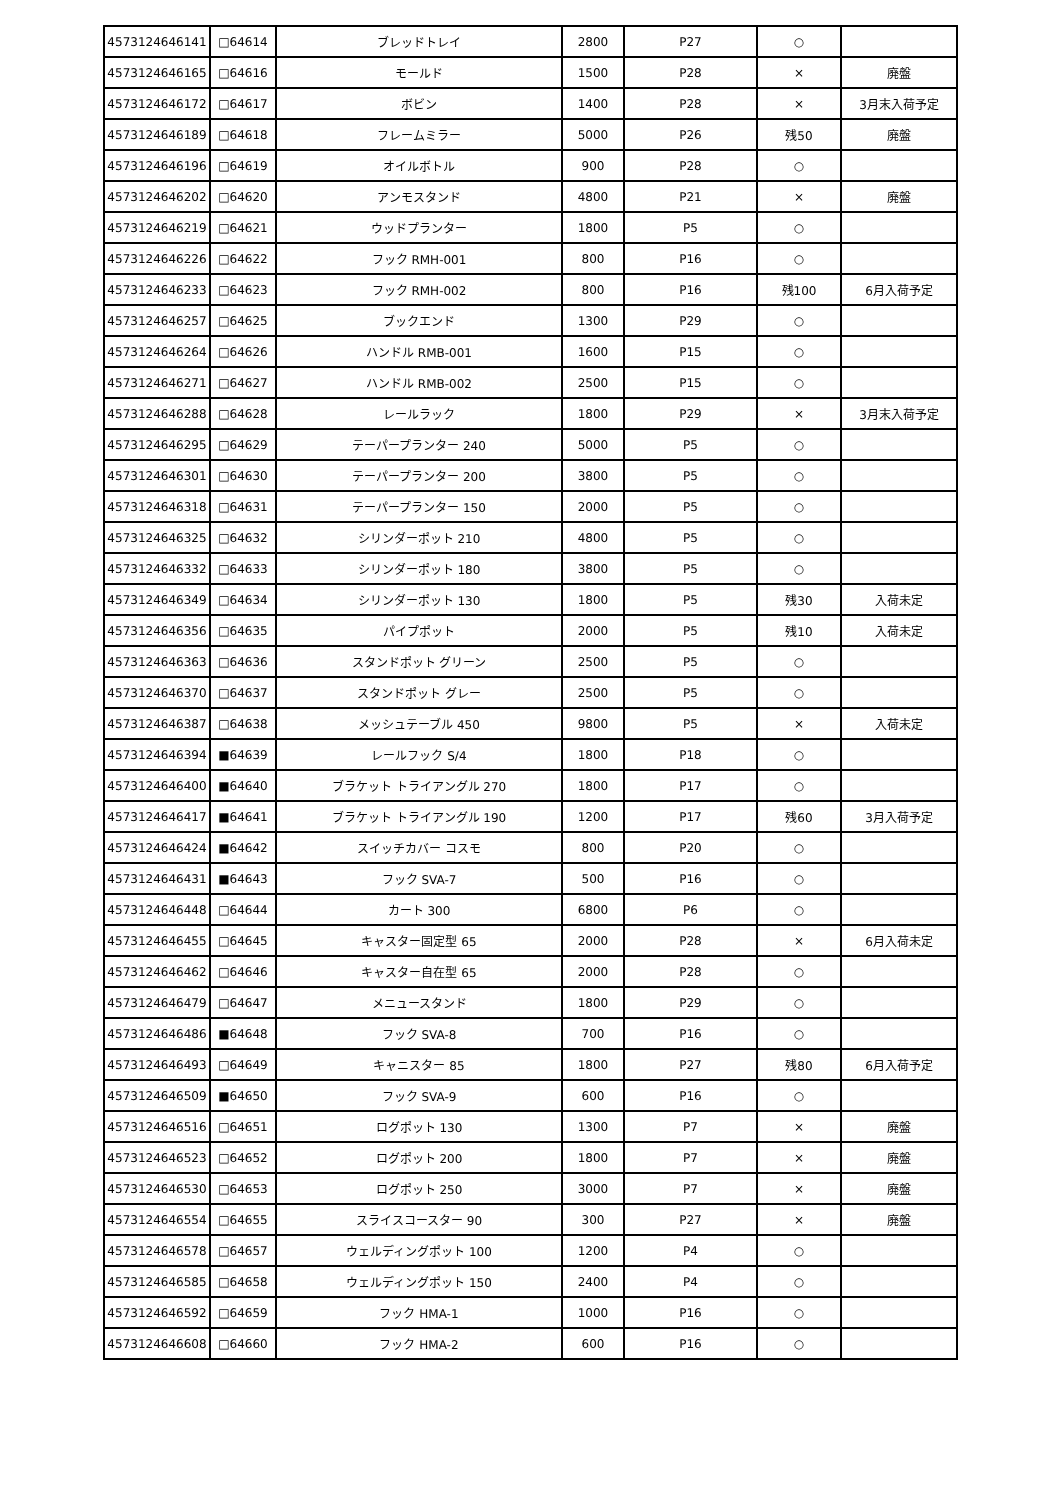| 4573124646141 | □64614 | ブレッドトレイ | 2800 | P27 | ○ | |
| 4573124646165 | □64616 | モールド | 1500 | P28 | × | 廃盤 |
| 4573124646172 | □64617 | ボビン | 1400 | P28 | × | 3月末入荷予定 |
| 4573124646189 | □64618 | フレームミラー | 5000 | P26 | 残50 | 廃盤 |
| 4573124646196 | □64619 | オイルボトル | 900 | P28 | ○ | |
| 4573124646202 | □64620 | アンモスタンド | 4800 | P21 | × | 廃盤 |
| 4573124646219 | □64621 | ウッドプランター | 1800 | P5 | ○ | |
| 4573124646226 | □64622 | フック RMH-001 | 800 | P16 | ○ | |
| 4573124646233 | □64623 | フック RMH-002 | 800 | P16 | 残100 | 6月入荷予定 |
| 4573124646257 | □64625 | ブックエンド | 1300 | P29 | ○ | |
| 4573124646264 | □64626 | ハンドル RMB-001 | 1600 | P15 | ○ | |
| 4573124646271 | □64627 | ハンドル RMB-002 | 2500 | P15 | ○ | |
| 4573124646288 | □64628 | レールラック | 1800 | P29 | × | 3月末入荷予定 |
| 4573124646295 | □64629 | テーパープランター 240 | 5000 | P5 | ○ | |
| 4573124646301 | □64630 | テーパープランター 200 | 3800 | P5 | ○ | |
| 4573124646318 | □64631 | テーパープランター 150 | 2000 | P5 | ○ | |
| 4573124646325 | □64632 | シリンダーポット 210 | 4800 | P5 | ○ | |
| 4573124646332 | □64633 | シリンダーポット 180 | 3800 | P5 | ○ | |
| 4573124646349 | □64634 | シリンダーポット 130 | 1800 | P5 | 残30 | 入荷未定 |
| 4573124646356 | □64635 | パイプポット | 2000 | P5 | 残10 | 入荷未定 |
| 4573124646363 | □64636 | スタンドポット グリーン | 2500 | P5 | ○ | |
| 4573124646370 | □64637 | スタンドポット グレー | 2500 | P5 | ○ | |
| 4573124646387 | □64638 | メッシュテーブル 450 | 9800 | P5 | × | 入荷未定 |
| 4573124646394 | ■64639 | レールフック S/4 | 1800 | P18 | ○ | |
| 4573124646400 | ■64640 | ブラケット トライアングル 270 | 1800 | P17 | ○ | |
| 4573124646417 | ■64641 | ブラケット トライアングル 190 | 1200 | P17 | 残60 | 3月入荷予定 |
| 4573124646424 | ■64642 | スイッチカバー コスモ | 800 | P20 | ○ | |
| 4573124646431 | ■64643 | フック SVA-7 | 500 | P16 | ○ | |
| 4573124646448 | □64644 | カート 300 | 6800 | P6 | ○ | |
| 4573124646455 | □64645 | キャスター固定型 65 | 2000 | P28 | × | 6月入荷未定 |
| 4573124646462 | □64646 | キャスター自在型 65 | 2000 | P28 | ○ | |
| 4573124646479 | □64647 | メニュースタンド | 1800 | P29 | ○ | |
| 4573124646486 | ■64648 | フック SVA-8 | 700 | P16 | ○ | |
| 4573124646493 | □64649 | キャニスター 85 | 1800 | P27 | 残80 | 6月入荷予定 |
| 4573124646509 | ■64650 | フック SVA-9 | 600 | P16 | ○ | |
| 4573124646516 | □64651 | ログポット 130 | 1300 | P7 | × | 廃盤 |
| 4573124646523 | □64652 | ログポット 200 | 1800 | P7 | × | 廃盤 |
| 4573124646530 | □64653 | ログポット 250 | 3000 | P7 | × | 廃盤 |
| 4573124646554 | □64655 | スライスコースター 90 | 300 | P27 | × | 廃盤 |
| 4573124646578 | □64657 | ウェルディングポット 100 | 1200 | P4 | ○ | |
| 4573124646585 | □64658 | ウェルディングポット 150 | 2400 | P4 | ○ | |
| 4573124646592 | □64659 | フック HMA-1 | 1000 | P16 | ○ | |
| 4573124646608 | □64660 | フック HMA-2 | 600 | P16 | ○ | |